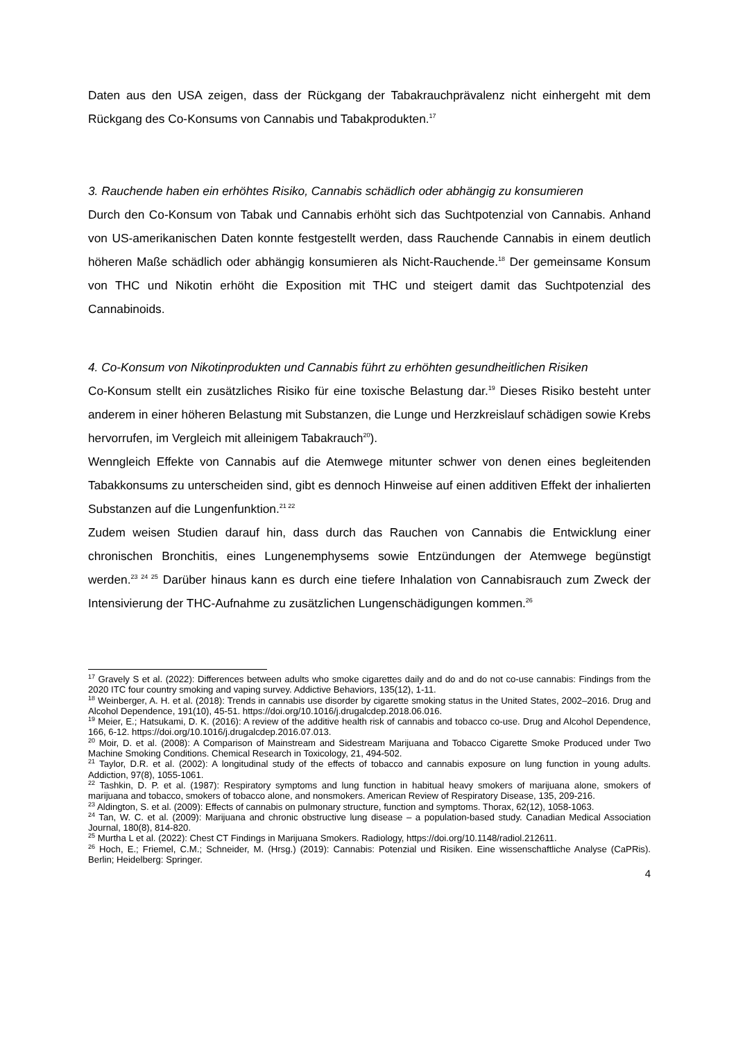Daten aus den USA zeigen, dass der Rückgang der Tabakrauchprävalenz nicht einhergeht mit dem Rückgang des Co-Konsums von Cannabis und Tabakprodukten.<sup>17</sup>
3. Rauchende haben ein erhöhtes Risiko, Cannabis schädlich oder abhängig zu konsumieren
Durch den Co-Konsum von Tabak und Cannabis erhöht sich das Suchtpotenzial von Cannabis. Anhand von US-amerikanischen Daten konnte festgestellt werden, dass Rauchende Cannabis in einem deutlich höheren Maße schädlich oder abhängig konsumieren als Nicht-Rauchende.<sup>18</sup> Der gemeinsame Konsum von THC und Nikotin erhöht die Exposition mit THC und steigert damit das Suchtpotenzial des Cannabinoids.
4. Co-Konsum von Nikotinprodukten und Cannabis führt zu erhöhten gesundheitlichen Risiken
Co-Konsum stellt ein zusätzliches Risiko für eine toxische Belastung dar.<sup>19</sup> Dieses Risiko besteht unter anderem in einer höheren Belastung mit Substanzen, die Lunge und Herzkreislauf schädigen sowie Krebs hervorrufen, im Vergleich mit alleinigem Tabakrauch<sup>20</sup>).
Wenngleich Effekte von Cannabis auf die Atemwege mitunter schwer von denen eines begleitenden Tabakkonsums zu unterscheiden sind, gibt es dennoch Hinweise auf einen additiven Effekt der inhalierten Substanzen auf die Lungenfunktion.<sup>21 22</sup>
Zudem weisen Studien darauf hin, dass durch das Rauchen von Cannabis die Entwicklung einer chronischen Bronchitis, eines Lungenemphysems sowie Entzündungen der Atemwege begünstigt werden.<sup>23 24 25</sup> Darüber hinaus kann es durch eine tiefere Inhalation von Cannabisrauch zum Zweck der Intensivierung der THC-Aufnahme zu zusätzlichen Lungenschädigungen kommen.<sup>26</sup>
<sup>17</sup> Gravely S et al. (2022): Differences between adults who smoke cigarettes daily and do and do not co-use cannabis: Findings from the 2020 ITC four country smoking and vaping survey. Addictive Behaviors, 135(12), 1-11.
<sup>18</sup> Weinberger, A. H. et al. (2018): Trends in cannabis use disorder by cigarette smoking status in the United States, 2002–2016. Drug and Alcohol Dependence, 191(10), 45-51. https://doi.org/10.1016/j.drugalcdep.2018.06.016.
<sup>19</sup> Meier, E.; Hatsukami, D. K. (2016): A review of the additive health risk of cannabis and tobacco co-use. Drug and Alcohol Dependence, 166, 6-12. https://doi.org/10.1016/j.drugalcdep.2016.07.013.
<sup>20</sup> Moir, D. et al. (2008): A Comparison of Mainstream and Sidestream Marijuana and Tobacco Cigarette Smoke Produced under Two Machine Smoking Conditions. Chemical Research in Toxicology, 21, 494-502.
<sup>21</sup> Taylor, D.R. et al. (2002): A longitudinal study of the effects of tobacco and cannabis exposure on lung function in young adults. Addiction, 97(8), 1055-1061.
<sup>22</sup> Tashkin, D. P. et al. (1987): Respiratory symptoms and lung function in habitual heavy smokers of marijuana alone, smokers of marijuana and tobacco, smokers of tobacco alone, and nonsmokers. American Review of Respiratory Disease, 135, 209-216.
<sup>23</sup> Aldington, S. et al. (2009): Effects of cannabis on pulmonary structure, function and symptoms. Thorax, 62(12), 1058-1063.
<sup>24</sup> Tan, W. C. et al. (2009): Marijuana and chronic obstructive lung disease – a population-based study. Canadian Medical Association Journal, 180(8), 814-820.
<sup>25</sup> Murtha L et al. (2022): Chest CT Findings in Marijuana Smokers. Radiology, https://doi.org/10.1148/radiol.212611.
<sup>26</sup> Hoch, E.; Friemel, C.M.; Schneider, M. (Hrsg.) (2019): Cannabis: Potenzial und Risiken. Eine wissenschaftliche Analyse (CaPRis). Berlin; Heidelberg: Springer.
4